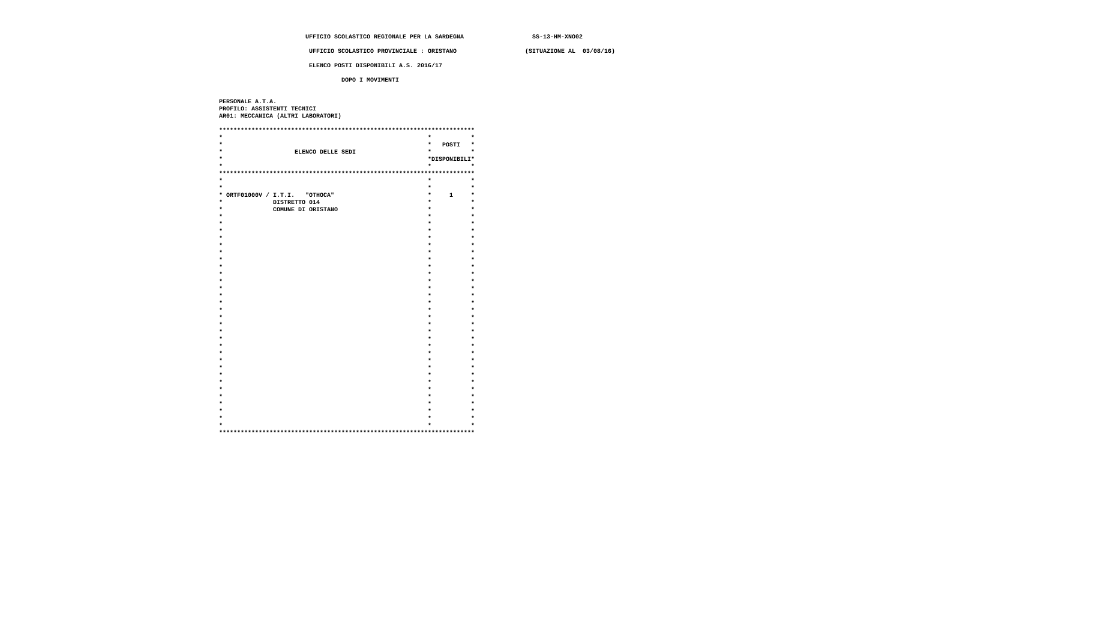UFFICIO SCOLASTICO REGIONALE PER LA SARDEGNA                   SS-13-HM-XNO02

                         UFFICIO SCOLASTICO PROVINCIALE : ORISTANO                   (SITUAZIONE AL  03/08/16)

                         ELENCO POSTI DISPONIBILI A.S. 2016/17

                                  DOPO I MOVIMENTI


PERSONALE A.T.A.
PROFILO: ASSISTENTI TECNICI
AR01: MECCANICA (ALTRI LABORATORI)

***********************************************************************
*                                                         *           *
*                                                         *   POSTI   *
*                    ELENCO DELLE SEDI                    *           *
*                                                         *DISPONIBILI*
*                                                         *           *
***********************************************************************
*                                                         *           *
*                                                         *           *
* ORTF01000V / I.T.I.   "OTHOCA"                          *     1     *
*              DISTRETTO 014                              *           *
*              COMUNE DI ORISTANO                         *           *
*                                                         *           *
*                                                         *           *
*                                                         *           *
*                                                         *           *
*                                                         *           *
*                                                         *           *
*                                                         *           *
*                                                         *           *
*                                                         *           *
*                                                         *           *
*                                                         *           *
*                                                         *           *
*                                                         *           *
*                                                         *           *
*                                                         *           *
*                                                         *           *
*                                                         *           *
*                                                         *           *
*                                                         *           *
*                                                         *           *
*                                                         *           *
*                                                         *           *
*                                                         *           *
*                                                         *           *
*                                                         *           *
*                                                         *           *
*                                                         *           *
*                                                         *           *
*                                                         *           *
*                                                         *           *
***********************************************************************